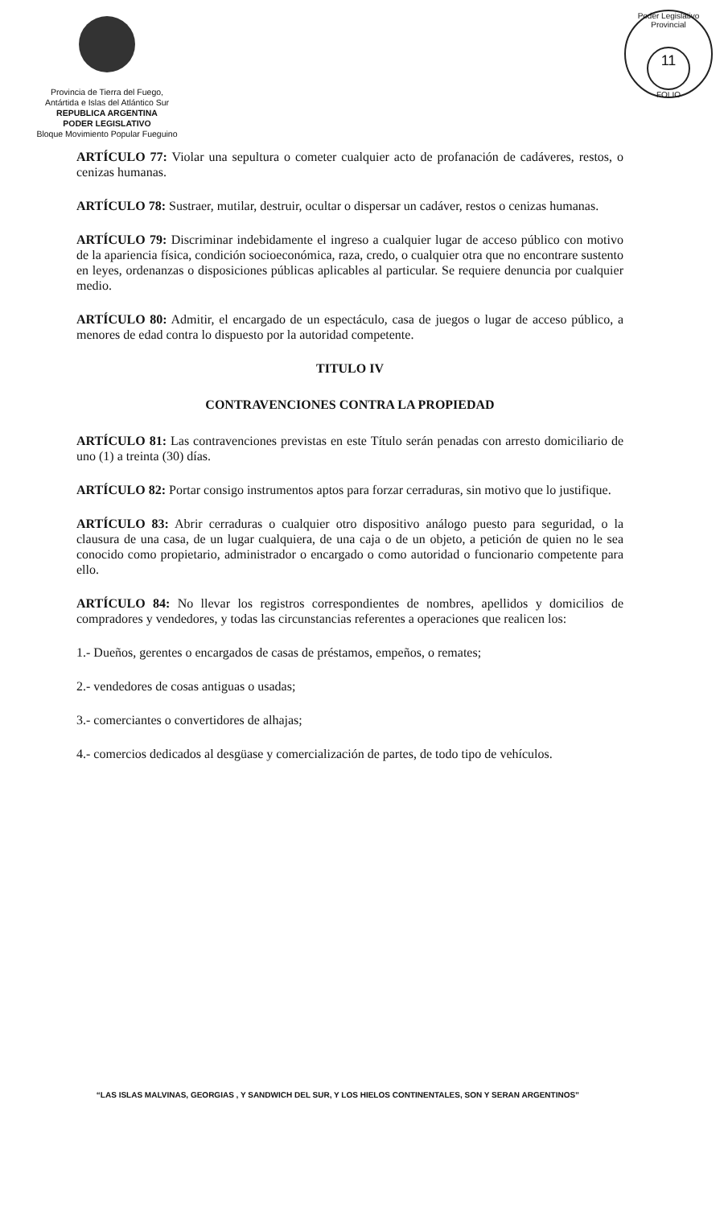Provincia de Tierra del Fuego,
Antártida e Islas del Atlántico Sur
REPUBLICA ARGENTINA
PODER LEGISLATIVO
Bloque Movimiento Popular Fueguino
Poder Legislativo Provincial
11
FOLIO
ARTÍCULO 77: Violar una sepultura o cometer cualquier acto de profanación de cadáveres, restos, o cenizas humanas.
ARTÍCULO 78: Sustraer, mutilar, destruir, ocultar o dispersar un cadáver, restos o cenizas humanas.
ARTÍCULO 79: Discriminar indebidamente el ingreso a cualquier lugar de acceso público con motivo de la apariencia física, condición socioeconómica, raza, credo, o cualquier otra que no encontrare sustento en leyes, ordenanzas o disposiciones públicas aplicables al particular. Se requiere denuncia por cualquier medio.
ARTÍCULO 80: Admitir, el encargado de un espectáculo, casa de juegos o lugar de acceso público, a menores de edad contra lo dispuesto por la autoridad competente.
TITULO IV
CONTRAVENCIONES CONTRA LA PROPIEDAD
ARTÍCULO 81: Las contravenciones previstas en este Título serán penadas con arresto domiciliario de uno (1) a treinta (30) días.
ARTÍCULO 82: Portar consigo instrumentos aptos para forzar cerraduras, sin motivo que lo justifique.
ARTÍCULO 83: Abrir cerraduras o cualquier otro dispositivo análogo puesto para seguridad, o la clausura de una casa, de un lugar cualquiera, de una caja o de un objeto, a petición de quien no le sea conocido como propietario, administrador o encargado o como autoridad o funcionario competente para ello.
ARTÍCULO 84: No llevar los registros correspondientes de nombres, apellidos y domicilios de compradores y vendedores, y todas las circunstancias referentes a operaciones que realicen los:
1.- Dueños, gerentes o encargados de casas de préstamos, empeños, o remates;
2.- vendedores de cosas antiguas o usadas;
3.- comerciantes o convertidores de alhajas;
4.- comercios dedicados al desgüase y comercialización de partes, de todo tipo de vehículos.
“LAS ISLAS MALVINAS, GEORGIAS , Y SANDWICH DEL SUR, Y LOS HIELOS CONTINENTALES, SON Y SERAN ARGENTINOS”